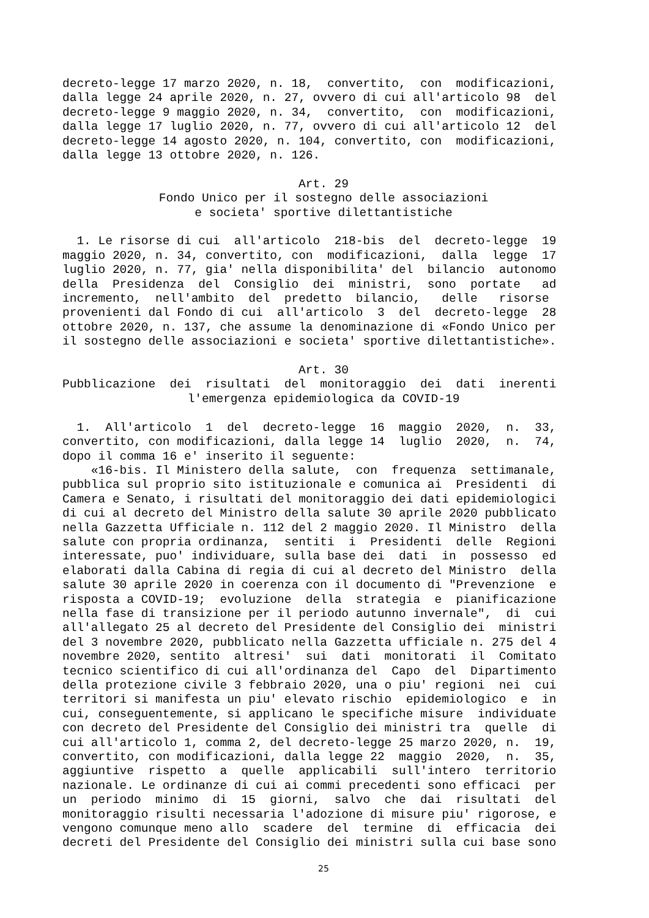decreto-legge 17 marzo 2020, n. 18, convertito, con modificazioni, dalla legge 24 aprile 2020, n. 27, ovvero di cui all'articolo 98 del decreto-legge 9 maggio 2020, n. 34, convertito, con modificazioni, dalla legge 17 luglio 2020, n. 77, ovvero di cui all'articolo 12 del decreto-legge 14 agosto 2020, n. 104, convertito, con modificazioni, dalla legge 13 ottobre 2020, n. 126.
Art. 29
Fondo Unico per il sostegno delle associazioni e societa' sportive dilettantistiche
1. Le risorse di cui all'articolo 218-bis del decreto-legge 19 maggio 2020, n. 34, convertito, con modificazioni, dalla legge 17 luglio 2020, n. 77, gia' nella disponibilita' del bilancio autonomo della Presidenza del Consiglio dei ministri, sono portate ad incremento, nell'ambito del predetto bilancio, delle risorse provenienti dal Fondo di cui all'articolo 3 del decreto-legge 28 ottobre 2020, n. 137, che assume la denominazione di «Fondo Unico per il sostegno delle associazioni e societa' sportive dilettantistiche».
Art. 30
Pubblicazione dei risultati del monitoraggio dei dati inerenti
l'emergenza epidemiologica da COVID-19
1. All'articolo 1 del decreto-legge 16 maggio 2020, n. 33, convertito, con modificazioni, dalla legge 14 luglio 2020, n. 74, dopo il comma 16 e' inserito il seguente: «16-bis. Il Ministero della salute, con frequenza settimanale, pubblica sul proprio sito istituzionale e comunica ai Presidenti di Camera e Senato, i risultati del monitoraggio dei dati epidemiologici di cui al decreto del Ministro della salute 30 aprile 2020 pubblicato nella Gazzetta Ufficiale n. 112 del 2 maggio 2020. Il Ministro della salute con propria ordinanza, sentiti i Presidenti delle Regioni interessate, puo' individuare, sulla base dei dati in possesso ed elaborati dalla Cabina di regia di cui al decreto del Ministro della salute 30 aprile 2020 in coerenza con il documento di "Prevenzione e risposta a COVID-19; evoluzione della strategia e pianificazione nella fase di transizione per il periodo autunno invernale", di cui all'allegato 25 al decreto del Presidente del Consiglio dei ministri del 3 novembre 2020, pubblicato nella Gazzetta ufficiale n. 275 del 4 novembre 2020, sentito altresi' sui dati monitorati il Comitato tecnico scientifico di cui all'ordinanza del Capo del Dipartimento della protezione civile 3 febbraio 2020, una o piu' regioni nei cui territori si manifesta un piu' elevato rischio epidemiologico e in cui, conseguentemente, si applicano le specifiche misure individuate con decreto del Presidente del Consiglio dei ministri tra quelle di cui all'articolo 1, comma 2, del decreto-legge 25 marzo 2020, n. 19, convertito, con modificazioni, dalla legge 22 maggio 2020, n. 35, aggiuntive rispetto a quelle applicabili sull'intero territorio nazionale. Le ordinanze di cui ai commi precedenti sono efficaci per un periodo minimo di 15 giorni, salvo che dai risultati del monitoraggio risulti necessaria l'adozione di misure piu' rigorose, e vengono comunque meno allo scadere del termine di efficacia dei decreti del Presidente del Consiglio dei ministri sulla cui base sono
25